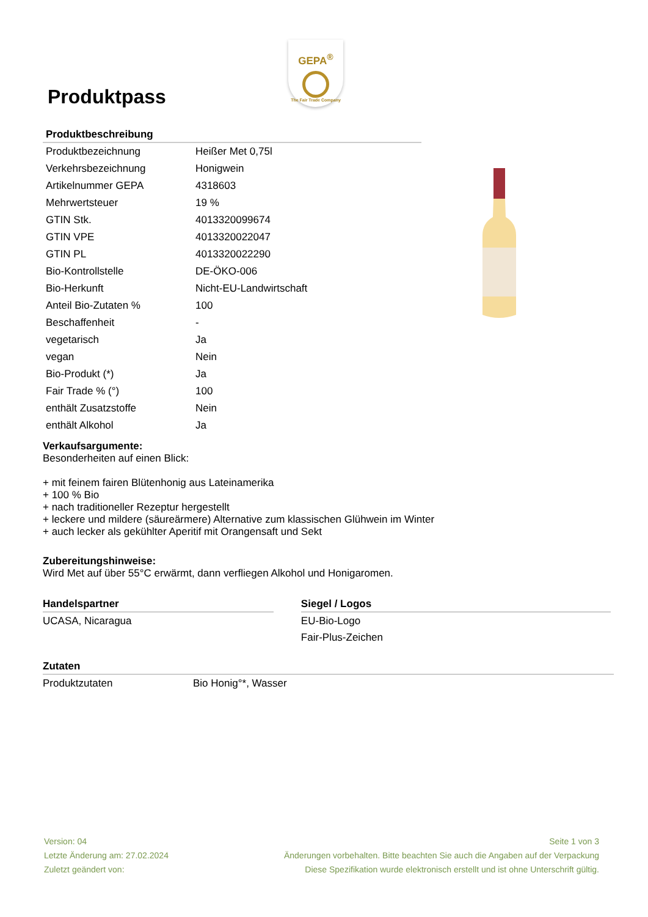GEPA<sup>®</sup>
The Fair Trade Company
Produktpass
| Produktbeschreibung | |
| --- | --- |
| Produktbezeichnung | Heißer Met 0,75l |
| Verkehrsbezeichnung | Honigwein |
| Artikelnummer GEPA | 4318603 |
| Mehrwertsteuer | 19 % |
| GTIN Stk. | 4013320099674 |
| GTIN VPE | 4013320022047 |
| GTIN PL | 4013320022290 |
| Bio-Kontrollstelle | DE-ÖKO-006 |
| Bio-Herkunft | Nicht-EU-Landwirtschaft |
| Anteil Bio-Zutaten % | 100 |
| Beschaffenheit | - |
| vegetarisch | Ja |
| vegan | Nein |
| Bio-Produkt (*) | Ja |
| Fair Trade % (°) | 100 |
| enthält Zusatzstoffe | Nein |
| enthält Alkohol | Ja |
Verkaufsargumente:
Besonderheiten auf einen Blick:
+ mit feinem fairen Blütenhonig aus Lateinamerika
+ 100 % Bio
+ nach traditioneller Rezeptur hergestellt
+ leckere und mildere (säureärmere) Alternative zum klassischen Glühwein im Winter
+ auch lecker als gekühlter Aperitif mit Orangensaft und Sekt
Zubereitungshinweise:
Wird Met auf über 55°C erwärmt, dann verfliegen Alkohol und Honigaromen.
Handelspartner
UCASA, Nicaragua
Siegel / Logos
EU-Bio-Logo
Fair-Plus-Zeichen
Zutaten
| Produktzutaten | Bio Honig°*, Wasser |
Version: 04
Letzte Änderung am: 27.02.2024
Zuletzt geändert von:
Seite 1 von 3
Änderungen vorbehalten. Bitte beachten Sie auch die Angaben auf der Verpackung
Diese Spezifikation wurde elektronisch erstellt und ist ohne Unterschrift gültig.